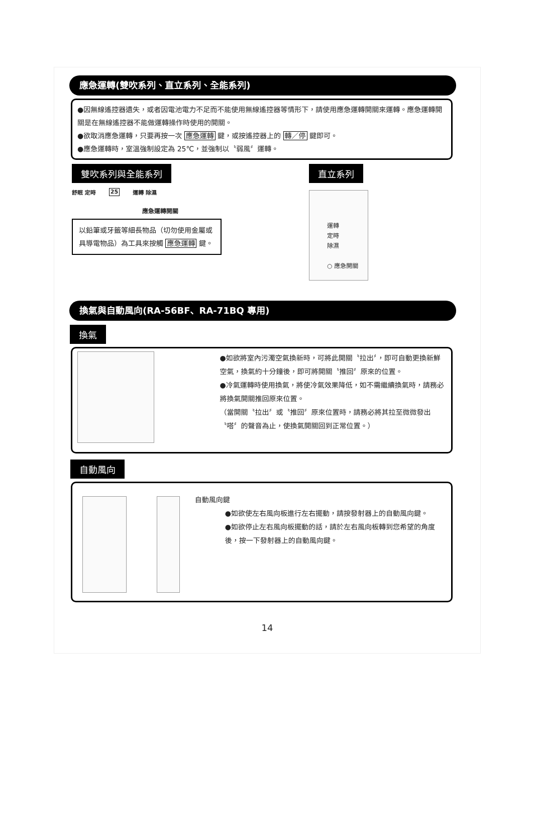應急運轉(雙吹系列、直立系列、全能系列)
●因無線遙控器遺失，或者因電池電力不足而不能使用無線遙控器等情形下，請使用應急運轉開關來運轉。應急運轉開關是在無線遙控器不能做運轉操作時使用的開關。
●欲取消應急運轉，只要再按一次 應急運轉 鍵，或按遙控器上的 轉／停 鍵即可。
●應急運轉時，室溫強制設定為 25℃，並強制以〝弱風〞運轉。
雙吹系列與全能系列
舒眠 定時 25 運轉 除濕
應急運轉開關
以鉛筆或牙籤等細長物品（切勿使用金屬或具導電物品）為工具來按觸 應急運轉 鍵。
直立系列
運轉
定時
除濕
○ 應急開關
換氣與自動風向(RA-56BF、RA-71BQ 專用)
換氣
●如欲將室內污濁空氣換新時，可將此開關〝拉出〞，即可自動更換新鮮空氣，換氣約十分鐘後，即可將開關〝推回〞原來的位置。
●冷氣運轉時使用換氣，將使冷氣效果降低，如不需繼續換氣時，請務必將換氣開關推回原來位置。
（當開關〝拉出〞或〝推回〞原來位置時，請務必將其拉至微微發出〝嗒〞的聲音為止，使換氣開關回到正常位置。）
自動風向
自動風向鍵
●如欲使左右風向板進行左右擺動，請按發射器上的自動風向鍵。
●如欲停止左右風向板擺動的話，請於左右風向板轉到您希望的角度後，按一下發射器上的自動風向鍵。
14